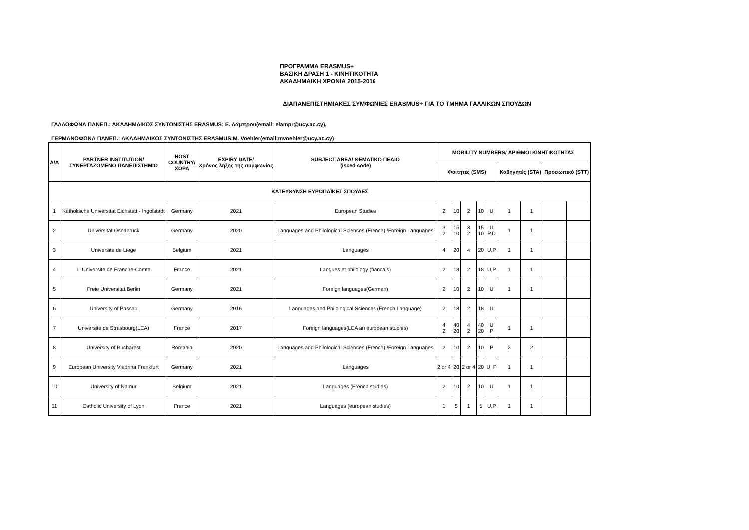ΠΡΟΓΡΑΜΜΑ ERASMUS+
ΒΑΣΙΚΗ ΔΡΑΣΗ 1 - ΚΙΝΗΤΙΚΟΤΗΤΑ
ΑΚΑΔΗΜΑΙΚΗ ΧΡΟΝΙΑ 2015-2016
ΔΙΑΠΑΝΕΠΙΣΤΗΜΙΑΚΕΣ ΣΥΜΦΩΝΙΕΣ ERASMUS+ ΓΙΑ ΤΟ ΤΜΗΜΑ ΓΑΛΛΙΚΩΝ ΣΠΟΥΔΩΝ
ΓΑΛΛΟΦΩΝΑ ΠΑΝΕΠ.: ΑΚΑΔΗΜΑΙΚΟΣ ΣΥΝΤΟΝΙΣΤΗΣ ERASMUS: Ε. Λάμπρου(email: elampr@ucy.ac.cy),
ΓΕΡΜΑΝΟΦΩΝΑ ΠΑΝΕΠ.: ΑΚΑΔΗΜΑΙΚΟΣ ΣΥΝΤΟΝΙΣΤΗΣ ERASMUS:M. Voehler(email:mvoehler@ucy.ac.cy)
| Α/Α | PARTNER INSTITUTION/ ΣΥΝΕΡΓΑΖΟΜΕΝΟ ΠΑΝΕΠΙΣΤΗΜΙΟ | HOST COUNTRY/ ΧΩΡΑ | EXPIRY DATE/ Χρόνος λήξης της συμφωνίας | SUBJECT AREA/ ΘΕΜΑΤΙΚΟ ΠΕΔΙΟ (isced code) | MOBILITY NUMBERS/ ΑΡΙΘΜΟΙ ΚΙΝΗΤΙΚΟΤΗΤΑΣ | | | | | | | | |
| --- | --- | --- | --- | --- | --- | --- | --- | --- | --- | --- | --- | --- | --- |
| | | | | | Φοιτητές (SMS) | | | | | Καθηγητές (STA) | | Προσωπικό (STT) | |
| ΚΑΤΕΥΘΥΝΣΗ ΕΥΡΩΠΑΪΚΕΣ ΣΠΟΥΔΕΣ | | | | | | | | | | | | | |
| 1 | Katholische Universitat Eichstatt - Ingolstadt | Germany | 2021 | European Studies | 2 | 10 | 2 | 10 | U | 1 | 1 | | |
| 2 | Universitat Osnabruck | Germany | 2020 | Languages and Philological Sciences (French) /Foreign Languages | 3 2 | 15 10 | 3 2 | 15 10 | U P,D | 1 | 1 | | |
| 3 | Universite de Liege | Belgium | 2021 | Languages | 4 | 20 | 4 | 20 | U,P | 1 | 1 | | |
| 4 | L' Universite de Franche-Comte | France | 2021 | Langues et philology (francais) | 2 | 18 | 2 | 18 | U,P | 1 | 1 | | |
| 5 | Freie Universitat Berlin | Germany | 2021 | Foreign languages(German) | 2 | 10 | 2 | 10 | U | 1 | 1 | | |
| 6 | University of Passau | Germany | 2016 | Languages and Philological Sciences (French Language) | 2 | 18 | 2 | 18 | U | | | | |
| 7 | Universite de Strasbourg(LEA) | France | 2017 | Foreign languages(LEA an european studies) | 4 2 | 40 20 | 4 2 | 40 20 | U P | 1 | 1 | | |
| 8 | University of Bucharest | Romania | 2020 | Languages and Philological Sciences (French) /Foreign Languages | 2 | 10 | 2 | 10 | P | 2 | 2 | | |
| 9 | European University Viadrina Frankfurt | Germany | 2021 | Languages | 2 or 4 | 20 | 2 or 4 | 20 | U, P | 1 | 1 | | |
| 10 | University of Namur | Belgium | 2021 | Languages (French studies) | 2 | 10 | 2 | 10 | U | 1 | 1 | | |
| 11 | Catholic University of Lyon | France | 2021 | Languages (european studies) | 1 | 5 | 1 | 5 | U,P | 1 | 1 | | |